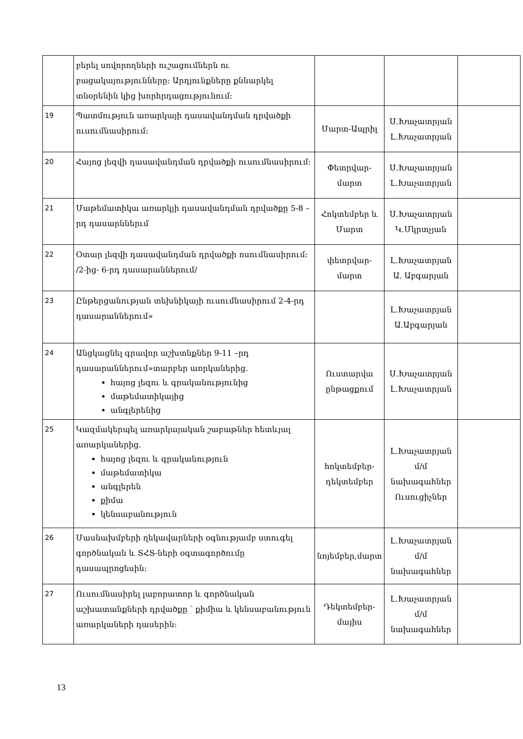| | բերել սովորողների ուշացումներն ու բացակայությունները: Արդյունքները քննարկել տնօրենին կից խորհրդացությունում: | | | |
| 19 | Պատմություն առարկայի դասավանդման դրվածքի ուսումնասիրում: | Մարտ-Ապրիլ | Ս.Խաչատրյան Լ.Խաչատրյան | |
| 20 | Հայոց լեզվի դասավանդման դրվածքի ուսումնասիրում: | Փետրվար-մարտ | Ս.Խաչատրյան Լ.Խաչատրյան | |
| 21 | Մաթեմատիկա առարկյի դասավանդման դրվածքը 5-8 –րդ դասարններւմ | Հոկտեմբեր և Մարտ | Ս.Խաչատրյան Կ.Մկրտչյան | |
| 22 | Օտար լեզվի դասավանդման դրվածքի ոսումնասիրում: /2-ից- 6-րդ դասարաններում/ | փետրվար-մարտ | Լ.Խաչատրյան Ա. Աբգարյան | |
| 23 | Ընթերցանության տեխնիկայի ուսումնասիրում 2-4-րդ դասարաններում» | | Լ.Խաչատրյան Ա.Աբգարյան | |
| 24 | Անցկացնել գրավոր աշխտնքներ 9-11 –րդ դասարաններում»տարբեր առրկաներից. հայոց լեզու և գրականությունից մաթեմատիկայից անգլերենից | Ուստարվա ընթացքում | Ս.Խաչատրյան Լ.Խաչատրյան | |
| 25 | Կազմակերպել առարկայական շաբաթներ հետևյալ առարկաներից. հայոց լեզու և գրականություն մաթեմատիկա անգլերեն քիմա կենսաբանություն | հոկտեմբեր-դեկտեմբեր | Լ.Խաչատրյան մ/մ նախագահներ Ուսուցիչներ | |
| 26 | Մասնախմբերի ղեկավարների օգնությամբ ստուգել գործնական և ՏՀՏ-ների օգտագործումը դասապրոցեսին: | նոյեմբեր,մարտ | Լ.Խաչատրյան մ/մ նախագահներ | |
| 27 | Ուսումնասիրել լաբորատոր և գործնական աշխատանքների դրվածքը ՝ քիմիա և կենսաբանություն առարկաների դասերին: | Դեկտեմբեր-մայիս | Լ.Խաչատրյան մ/մ նախագահներ | |
13